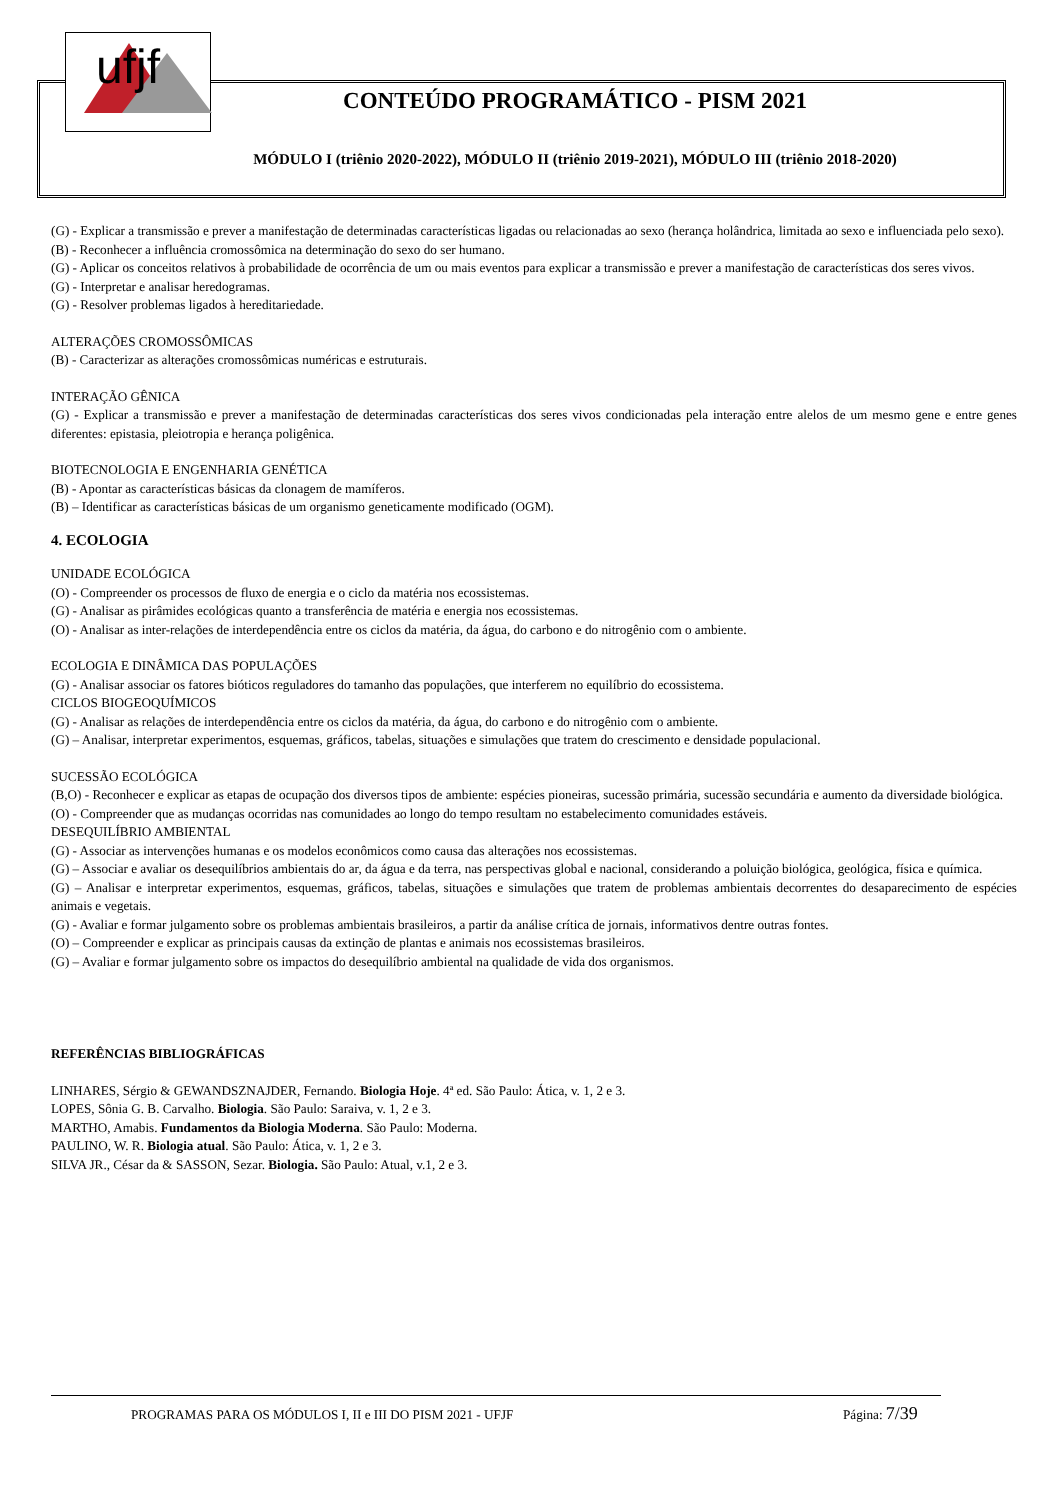ufjf
CONTEÚDO PROGRAMÁTICO - PISM 2021
MÓDULO I (triênio 2020-2022), MÓDULO II (triênio 2019-2021), MÓDULO III (triênio 2018-2020)
(G) - Explicar a transmissão e prever a manifestação de determinadas características ligadas ou relacionadas ao sexo (herança holândrica, limitada ao sexo e influenciada pelo sexo).
(B) - Reconhecer a influência cromossômica na determinação do sexo do ser humano.
(G) - Aplicar os conceitos relativos à probabilidade de ocorrência de um ou mais eventos para explicar a transmissão e prever a manifestação de características dos seres vivos.
(G) - Interpretar e analisar heredogramas.
(G) - Resolver problemas ligados à hereditariedade.
ALTERAÇÕES CROMOSSÔMICAS
(B) - Caracterizar as alterações cromossômicas numéricas e estruturais.
INTERAÇÃO GÊNICA
(G) - Explicar a transmissão e prever a manifestação de determinadas características dos seres vivos condicionadas pela interação entre alelos de um mesmo gene e entre genes diferentes: epistasia, pleiotropia e herança poligênica.
BIOTECNOLOGIA E ENGENHARIA GENÉTICA
(B) - Apontar as características básicas da clonagem de mamíferos.
(B) – Identificar as características básicas de um organismo geneticamente modificado (OGM).
4. ECOLOGIA
UNIDADE ECOLÓGICA
(O) - Compreender os processos de fluxo de energia e o ciclo da matéria nos ecossistemas.
(G) - Analisar as pirâmides ecológicas quanto a transferência de matéria e energia nos ecossistemas.
(O) - Analisar as inter-relações de interdependência entre os ciclos da matéria, da água, do carbono e do nitrogênio com o ambiente.
ECOLOGIA E DINÂMICA DAS POPULAÇÕES
(G) - Analisar associar os fatores bióticos reguladores do tamanho das populações, que interferem no equilíbrio do ecossistema.
CICLOS BIOGEOQUÍMICOS
(G) - Analisar as relações de interdependência entre os ciclos da matéria, da água, do carbono e do nitrogênio com o ambiente.
(G) – Analisar, interpretar experimentos, esquemas, gráficos, tabelas, situações e simulações que tratem do crescimento e densidade populacional.
SUCESSÃO ECOLÓGICA
(B,O) - Reconhecer e explicar as etapas de ocupação dos diversos tipos de ambiente: espécies pioneiras, sucessão primária, sucessão secundária e aumento da diversidade biológica.
(O) - Compreender que as mudanças ocorridas nas comunidades ao longo do tempo resultam no estabelecimento comunidades estáveis.
DESEQUILÍBRIO AMBIENTAL
(G) - Associar as intervenções humanas e os modelos econômicos como causa das alterações nos ecossistemas.
(G) – Associar e avaliar os desequilíbrios ambientais do ar, da água e da terra, nas perspectivas global e nacional, considerando a poluição biológica, geológica, física e química.
(G) – Analisar e interpretar experimentos, esquemas, gráficos, tabelas, situações e simulações que tratem de problemas ambientais decorrentes do desaparecimento de espécies animais e vegetais.
(G) - Avaliar e formar julgamento sobre os problemas ambientais brasileiros, a partir da análise crítica de jornais, informativos dentre outras fontes.
(O) – Compreender e explicar as principais causas da extinção de plantas e animais nos ecossistemas brasileiros.
(G) – Avaliar e formar julgamento sobre os impactos do desequilíbrio ambiental na qualidade de vida dos organismos.
REFERÊNCIAS BIBLIOGRÁFICAS
LINHARES, Sérgio & GEWANDSZNAJDER, Fernando. Biologia Hoje. 4ª ed. São Paulo: Ática, v. 1, 2 e 3.
LOPES, Sônia G. B. Carvalho. Biologia. São Paulo: Saraiva, v. 1, 2 e 3.
MARTHO, Amabis. Fundamentos da Biologia Moderna. São Paulo: Moderna.
PAULINO, W. R. Biologia atual. São Paulo: Ática, v. 1, 2 e 3.
SILVA JR., César da & SASSON, Sezar. Biologia. São Paulo: Atual, v.1, 2 e 3.
PROGRAMAS PARA OS MÓDULOS I, II e III DO PISM 2021 - UFJF Página: 7/39